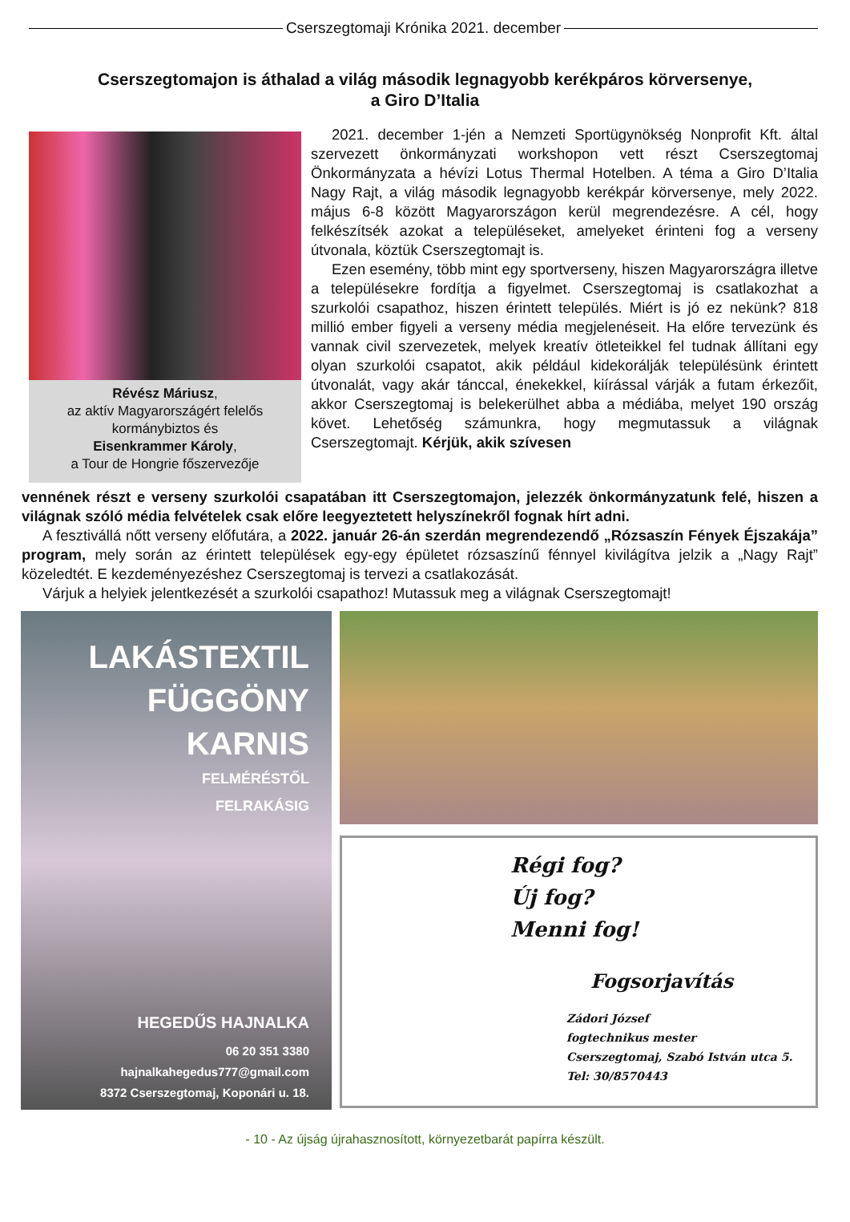Cserszegtomaji Krónika 2021. december
Cserszegtomajon is áthalad a világ második legnagyobb kerékpáros körversenye,
a Giro D’Italia
Révész Máriusz,
az aktív Magyarországért felelős kormánybiztos és
Eisenkrammer Károly,
a Tour de Hongrie főszervezője
2021. december 1-jén a Nemzeti Sportügynökség Nonprofit Kft. által szervezett önkormányzati workshopon vett részt Cserszegtomaj Önkormányzata a hévízi Lotus Thermal Hotelben. A téma a Giro D’Italia Nagy Rajt, a világ második legnagyobb kerékpár körversenye, mely 2022. május 6-8 között Magyarországon kerül megrendezésre. A cél, hogy felkészítsék azokat a településeket, amelyeket érinteni fog a verseny útvonala, köztük Cserszegtomajt is.
Ezen esemény, több mint egy sportverseny, hiszen Magyarországra illetve a településekre fordítja a figyelmet. Cserszegtomaj is csatlakozhat a szurkolói csapathoz, hiszen érintett település. Miért is jó ez nekünk? 818 millió ember figyeli a verseny média megjelenéseit. Ha előre tervezünk és vannak civil szervezetek, melyek kreatív ötleteikkel fel tudnak állítani egy olyan szurkolói csapatot, akik például kidekorálják településünk érintett útvonalát, vagy akár tánccal, énekekkel, kiírással várják a futam érkezőit, akkor Cserszegtomaj is belekerülhet abba a médiába, melyet 190 ország követ. Lehetőség számunkra, hogy megmutassuk a világnak Cserszegtomajt. Kérjük, akik szívesen
vennének részt e verseny szurkolói csapatában itt Cserszegtomajon, jelezzék önkormányzatunk felé, hiszen a világnak szóló média felvételek csak előre leegyeztetett helyszínekről fognak hírt adni.
A fesztivállá nőtt verseny előfutára, a 2022. január 26-án szerdán megrendezendő „Rózsaszín Fények Éjszakája” program, mely során az érintett települések egy-egy épületet rózsaszínű fénnyel kivilágítva jelzik a „Nagy Rajt” közeledtét. E kezdeményezéshez Cserszegtomaj is tervezi a csatlakozását.
Várjuk a helyiek jelentkezését a szurkolói csapathoz! Mutassuk meg a világnak Cserszegtomajt!
LAKÁSTEXTIL
FÜGGÖNY
KARNIS
FELMÉRÉSTŐL
FELRAKÁSIG
HEGEDŰS HAJNALKA
06 20 351 3380
hajnalkahegedus777@gmail.com
8372 Cserszegtomaj, Koponári u. 18.
Régi fog?
Új fog?
Menni fog!
Fogsorjavítás
Zádori József
fogtechnikus mester
Cserszegtomaj, Szabó István utca 5.
Tel: 30/8570443
- 10 - Az újság újrahasznosított, környezetbarát papírra készült.